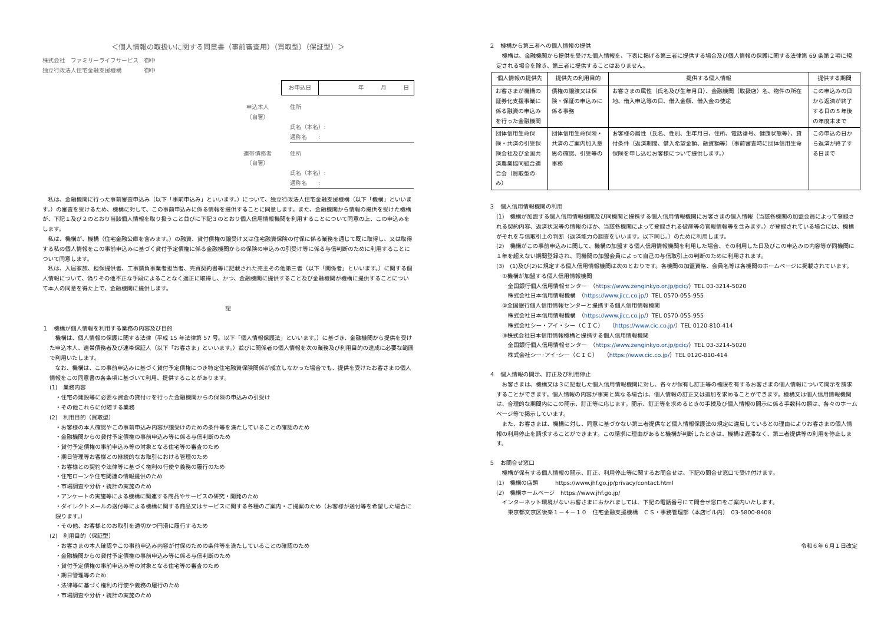＜個人情報の取扱いに関する同意書（事前審査用）（買取型）（保証型）＞
株式会社　ファミリーライフサービス　御中
独立行政法人住宅金融支援機構　　　　御中
お申込日 年　　　月　　　日
申込本人
（自署）
住所
氏名（本名）:
通称名　　:
連帯債務者
（自署）
住所
氏名（本名）:
通称名　　:
　私は、金融機関に行った事前審査申込み（以下「事前申込み」といいます。）について、独立行政法人住宅金融支援機構（以下「機構」といいます。）の審査を受けるため、機構に対して、この事前申込みに係る情報を提供することに同意します。また、金融機関から情報の提供を受けた機構が、下記１及び２のとおり当該個人情報を取り扱うこと並びに下記３のとおり個人信用情報機関を利用することについて同意の上、この申込みをします。
　私は、機構が、機構（住宅金融公庫を含みます。）の融資、貸付債権の譲受け又は住宅融資保険の付保に係る業務を通じて既に取得し、又は取得する私の個人情報をこの事前申込みに基づく貸付予定債権に係る金融機関からの保険の申込みの引受け等に係る与信判断のために利用することについて同意します。
　私は、入居家族、担保提供者、工事請負事業者担当者、売買契約書等に記載された売主その他第三者（以下「関係者」といいます。）に関する個人情報について、偽りその他不正な手段によることなく適正に取得し、かつ、金融機関に提供すること及び金融機関が機構に提供することについて本人の同意を得た上で、金融機関に提供します。
記
１　機構が個人情報を利用する業務の内容及び目的
　機構は、個人情報の保護に関する法律（平成 15 年法律第 57 号。以下「個人情報保護法」といいます。）に基づき、金融機関から提供を受けた申込本人、連帯債務者及び連帯保証人（以下「お客さま」といいます。）並びに関係者の個人情報を次の業務及び利用目的の達成に必要な範囲で利用いたします。
　なお、機構は、この事前申込みに基づく貸付予定債権につき特定住宅融資保険関係が成立しなかった場合でも、提供を受けたお客さまの個人情報をこの同意書の各条項に基づいて利用、提供することがあります。
(1)　業務内容
・住宅の建設等に必要な資金の貸付けを行った金融機関からの保険の申込みの引受け
・その他これらに付随する業務
(2)　利用目的（買取型）
・お客様の本人確認やこの事前申込み内容が譲受けのための条件等を満たしていることの確認のため
・金融機関からの貸付予定債権の事前申込み等に係る与信判断のため
・貸付予定債権の事前申込み等の対象となる住宅等の審査のため
・期日管理等お客様との継続的なお取引における管理のため
・お客様との契約や法律等に基づく権利の行使や義務の履行のため
・住宅ローンや住宅関連の情報提供のため
・市場調査や分析・統計の実施のため
・アンケートの実施等による機構に関連する商品やサービスの研究・開発のため
・ダイレクトメールの送付等による機構に関する商品又はサービスに関する各種のご案内・ご提案のため（お客様が送付等を希望した場合に限ります。）
・その他、お客様とのお取引を適切かつ円滑に履行するため
(2)　利用目的（保証型）
・お客さまの本人確認やこの事前申込み内容が付保のための条件等を満たしていることの確認のため
・金融機関からの貸付予定債権の事前申込み等に係る与信判断のため
・貸付予定債権の事前申込み等の対象となる住宅等の審査のため
・期日管理等のため
・法律等に基づく権利の行使や義務の履行のため
・市場調査や分析・統計の実施のため
２　機構から第三者への個人情報の提供
　機構は、金融機関から提供を受けた個人情報を、下表に掲げる第三者に提供する場合及び個人情報の保護に関する法律第 69 条第２項に規定される場合を除き、第三者に提供することはありません。
| 個人情報の提供先 | 提供先の利用目的 | 提供する個人情報 | 提供する期間 |
| --- | --- | --- | --- |
| お客さまが機構の証券化支援事業に係る融資の申込みを行った金融機関 | 債権の譲渡又は保険・保証の申込みに係る事務 | お客さまの属性（氏名及び生年月日）、金融機関（取扱店）名、物件の所在地、借入申込等の日、借入金額、借入金の使途 | この申込みの日から返済が終了する日の５年後の年度末まで |
| 団体信用生命保険・共済の引受保険会社及び全国共済農業協同組合連合会（買取型のみ） | 団体信用生命保険・共済のご案内加入意思の確認、引受等の事務 | お客様の属性（氏名、性別、生年月日、住所、電話番号、健康状態等）、貸付条件（返済期間、借入希望金額、融資額等）（事前審査時に団体信用生命保険を申し込むお客様について提供します。） | この申込の日から返済が終了する日まで |
３　個人信用情報機関の利用
(1)　機構が加盟する個人信用情報機関及び同機関と提携する個人信用情報機関にお客さまの個人情報（当該各機関の加盟会員によって登録される契約内容、返済状況等の情報のほか、当該各機関によって登録される破産等の官報情報等を含みます。）が登録されている場合には、機構がそれを与信取引上の判断（返済能力の調査をいいます。以下同じ。）のために利用します。
(2)　機構がこの事前申込みに関して、機構の加盟する個人信用情報機関を利用した場合、その利用した日及びこの申込みの内容等が同機関に１年を超えない期間登録され、同機関の加盟会員によって自己の与信取引上の判断のために利用されます。
(3)　(1)及び(2)に規定する個人信用情報機関は次のとおりです。各機関の加盟資格、会員名等は各機関のホームページに掲載されています。
①機構が加盟する個人信用情報機関
　全国銀行個人信用情報センター　（https://www.zenginkyo.or.jp/pcic/）TEL 03-3214-5020
　株式会社日本信用情報機構　（https://www.jicc.co.jp/）TEL 0570-055-955
②全国銀行個人信用情報センターと提携する個人信用情報機関
　株式会社日本信用情報機構　（https://www.jicc.co.jp/）TEL 0570-055-955
　株式会社シー・アイ・シー（ＣＩＣ）　（https://www.cic.co.jp/）TEL 0120-810-414
③株式会社日本信用情報機構と提携する個人信用情報機関
　全国銀行個人信用情報センター　（https://www.zenginkyo.or.jp/pcic/）TEL 03-3214-5020
　株式会社シー･アイ･シー（ＣＩＣ）　（https://www.cic.co.jp/）TEL 0120-810-414
４　個人情報の開示、訂正及び利用停止
　お客さまは、機構又は３に記載した個人信用情報機関に対し、各々が保有し訂正等の権限を有するお客さまの個人情報について開示を請求することができます。個人情報の内容が事実と異なる場合は、個人情報の訂正又は追加を求めることができます。機構又は個人信用情報機関は、合理的な期間内にこの開示、訂正等に応じます。開示、訂正等を求めるときの手続及び個人情報の開示に係る手数料の額は、各々のホームページ等で掲示しています。
　また、お客さまは、機構に対し、同意に基づかない第三者提供など個人情報保護法の規定に違反しているとの理由によりお客さまの個人情報の利用停止を請求することができます。この請求に理由があると機構が判断したときは、機構は遅滞なく、第三者提供等の利用を停止します。
５　お問合せ窓口
　機構が保有する個人情報の開示、訂正、利用停止等に関するお問合せは、下記の問合せ窓口で受け付けます。
(1)　機構の店頭　　　https://www.jhf.go.jp/privacy/contact.html
(2)　機構ホームページ　https://www.jhf.go.jp/
　インターネット環境がないお客さまにおかれましては、下記の電話番号にて問合せ窓口をご案内いたします。
　東京都文京区後楽１－４－１０　住宅金融支援機構　ＣＳ・事務管理部（本店ビル内）　03-5800-8408
令和６年６月１日改定